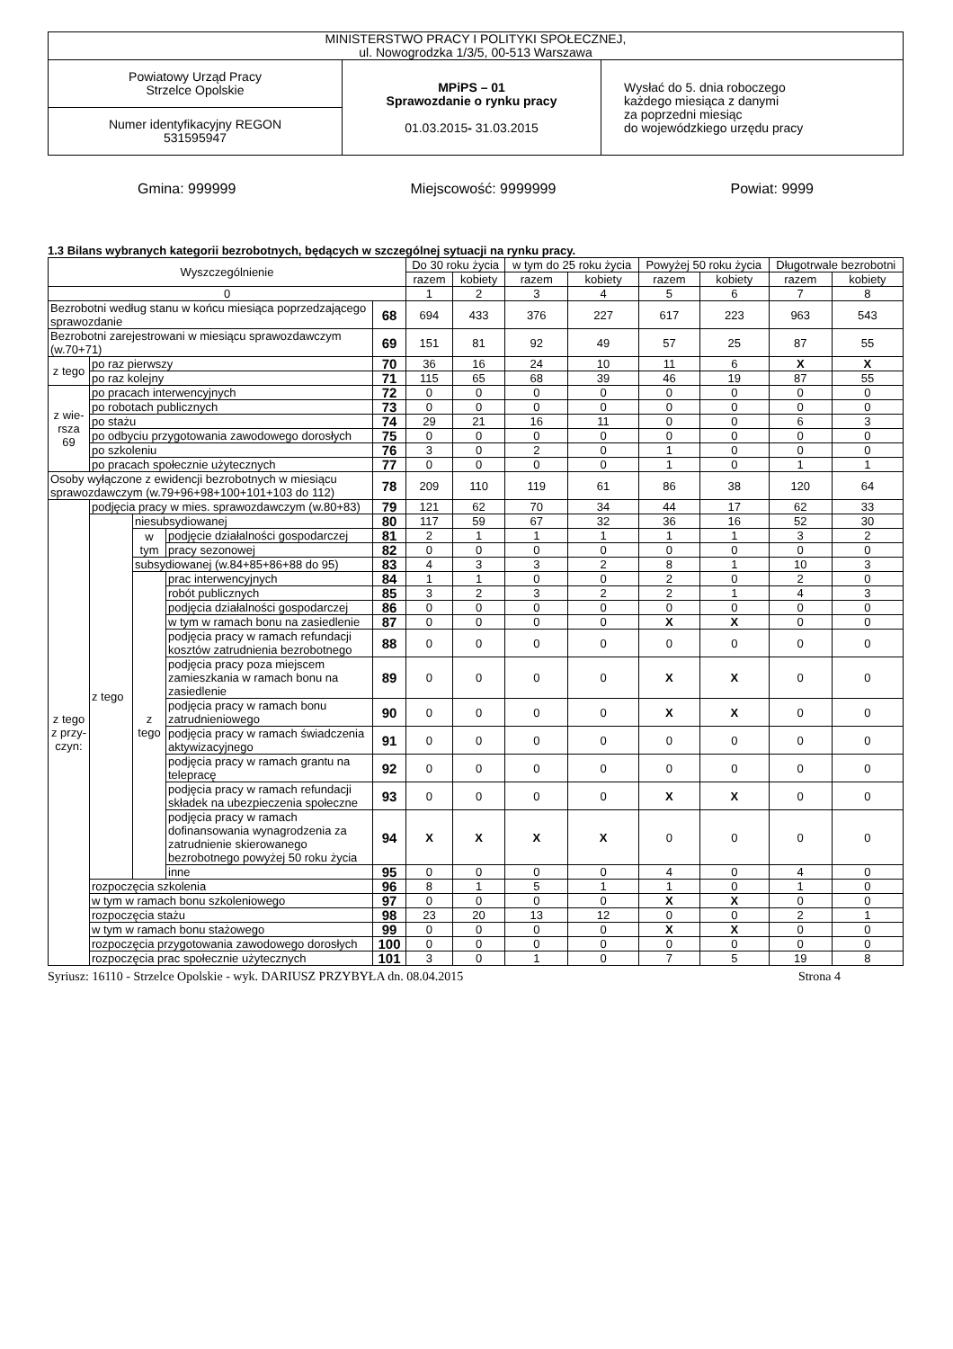| MINISTERSTWO PRACY I POLITYKI SPOŁECZNEJ, ul. Nowogrodzka 1/3/5, 00-513 Warszawa | | |
| Powiatowy Urząd Pracy Strzelce Opolskie | MPiPS – 01 Sprawozdanie o rynku pracy 01.03.2015 - 31.03.2015 | Wysłać do 5. dnia roboczego każdego miesiąca z danymi za poprzedni miesiąc do wojewódzkiego urzędu pracy |
| Numer identyfikacyjny REGON 531595947 | | |
Gmina: 999999 Miejscowość: 9999999 Powiat: 9999
1.3 Bilans wybranych kategorii bezrobotnych, będących w szczególnej sytuacji na rynku pracy.
| Wyszczególnienie | | | | | Do 30 roku życia | | w tym do 25 roku życia | | Powyżej 50 roku życia | | Długotrwale bezrobotni | |
| | | | | | razem | kobiety | razem | kobiety | razem | kobiety | razem | kobiety |
| 0 | | | | | 1 | 2 | 3 | 4 | 5 | 6 | 7 | 8 |
| Bezrobotni według stanu w końcu miesiąca poprzedzającego sprawozdanie | | | | 68 | 694 | 433 | 376 | 227 | 617 | 223 | 963 | 543 |
| Bezrobotni zarejestrowani w miesiącu sprawozdawczym (w.70+71) | | | | 69 | 151 | 81 | 92 | 49 | 57 | 25 | 87 | 55 |
| z tego | po raz pierwszy | | | 70 | 36 | 16 | 24 | 10 | 11 | 6 | X | X |
| | po raz kolejny | | | 71 | 115 | 65 | 68 | 39 | 46 | 19 | 87 | 55 |
| z wie- rsza 69 | po pracach interwencyjnych | | | 72 | 0 | 0 | 0 | 0 | 0 | 0 | 0 | 0 |
| | po robotach publicznych | | | 73 | 0 | 0 | 0 | 0 | 0 | 0 | 0 | 0 |
| | po stażu | | | 74 | 29 | 21 | 16 | 11 | 0 | 0 | 6 | 3 |
| | po odbyciu przygotowania zawodowego dorosłych | | | 75 | 0 | 0 | 0 | 0 | 0 | 0 | 0 | 0 |
| | po szkoleniu | | | 76 | 3 | 0 | 2 | 0 | 1 | 0 | 0 | 0 |
| | po pracach społecznie użytecznych | | | 77 | 0 | 0 | 0 | 0 | 1 | 0 | 1 | 1 |
| Osoby wyłączone z ewidencji bezrobotnych w miesiącu sprawozdawczym (w.79+96+98+100+101+103 do 112) | | | | 78 | 209 | 110 | 119 | 61 | 86 | 38 | 120 | 64 |
| z tego z przy- czyn: | podjęcia pracy w mies. sprawozdawczym (w.80+83) | | | 79 | 121 | 62 | 70 | 34 | 44 | 17 | 62 | 33 |
| | z tego | niesubsydiowanej | | 80 | 117 | 59 | 67 | 32 | 36 | 16 | 52 | 30 |
| | | w tym | podjęcie działalności gospodarczej | 81 | 2 | 1 | 1 | 1 | 1 | 1 | 3 | 2 |
| | | | pracy sezonowej | 82 | 0 | 0 | 0 | 0 | 0 | 0 | 0 | 0 |
| | | subsydiowanej (w.84+85+86+88 do 95) | | 83 | 4 | 3 | 3 | 2 | 8 | 1 | 10 | 3 |
| | | z tego | prac interwencyjnych | 84 | 1 | 1 | 0 | 0 | 2 | 0 | 2 | 0 |
| | | | robót publicznych | 85 | 3 | 2 | 3 | 2 | 2 | 1 | 4 | 3 |
| | | | podjęcia działalności gospodarczej | 86 | 0 | 0 | 0 | 0 | 0 | 0 | 0 | 0 |
| | | | w tym w ramach bonu na zasiedlenie | 87 | 0 | 0 | 0 | 0 | X | X | 0 | 0 |
| | | | podjęcia pracy w ramach refundacji kosztów zatrudnienia bezrobotnego | 88 | 0 | 0 | 0 | 0 | 0 | 0 | 0 | 0 |
| | | | podjęcia pracy poza miejscem zamieszkania w ramach bonu na zasiedlenie | 89 | 0 | 0 | 0 | 0 | X | X | 0 | 0 |
| | | | podjęcia pracy w ramach bonu zatrudnieniowego | 90 | 0 | 0 | 0 | 0 | X | X | 0 | 0 |
| | | | podjęcia pracy w ramach świadczenia aktywizacyjnego | 91 | 0 | 0 | 0 | 0 | 0 | 0 | 0 | 0 |
| | | | podjęcia pracy w ramach grantu na telepracę | 92 | 0 | 0 | 0 | 0 | 0 | 0 | 0 | 0 |
| | | | podjęcia pracy w ramach refundacji składek na ubezpieczenia społeczne | 93 | 0 | 0 | 0 | 0 | X | X | 0 | 0 |
| | | | podjęcia pracy w ramach dofinansowania wynagrodzenia za zatrudnienie skierowanego bezrobotnego powyżej 50 roku życia | 94 | X | X | X | X | 0 | 0 | 0 | 0 |
| | | | inne | 95 | 0 | 0 | 0 | 0 | 4 | 0 | 4 | 0 |
| | rozpoczęcia szkolenia | | | 96 | 8 | 1 | 5 | 1 | 1 | 0 | 1 | 0 |
| | w tym w ramach bonu szkoleniowego | | | 97 | 0 | 0 | 0 | 0 | X | X | 0 | 0 |
| | rozpoczęcia stażu | | | 98 | 23 | 20 | 13 | 12 | 0 | 0 | 2 | 1 |
| | w tym w ramach bonu stażowego | | | 99 | 0 | 0 | 0 | 0 | X | X | 0 | 0 |
| | rozpoczęcia przygotowania zawodowego dorosłych | | | 100 | 0 | 0 | 0 | 0 | 0 | 0 | 0 | 0 |
| | rozpoczęcia prac społecznie użytecznych | | | 101 | 3 | 0 | 1 | 0 | 7 | 5 | 19 | 8 |
Syriusz: 16110 - Strzelce Opolskie - wyk. DARIUSZ PRZYBYŁA dn. 08.04.2015 Strona 4